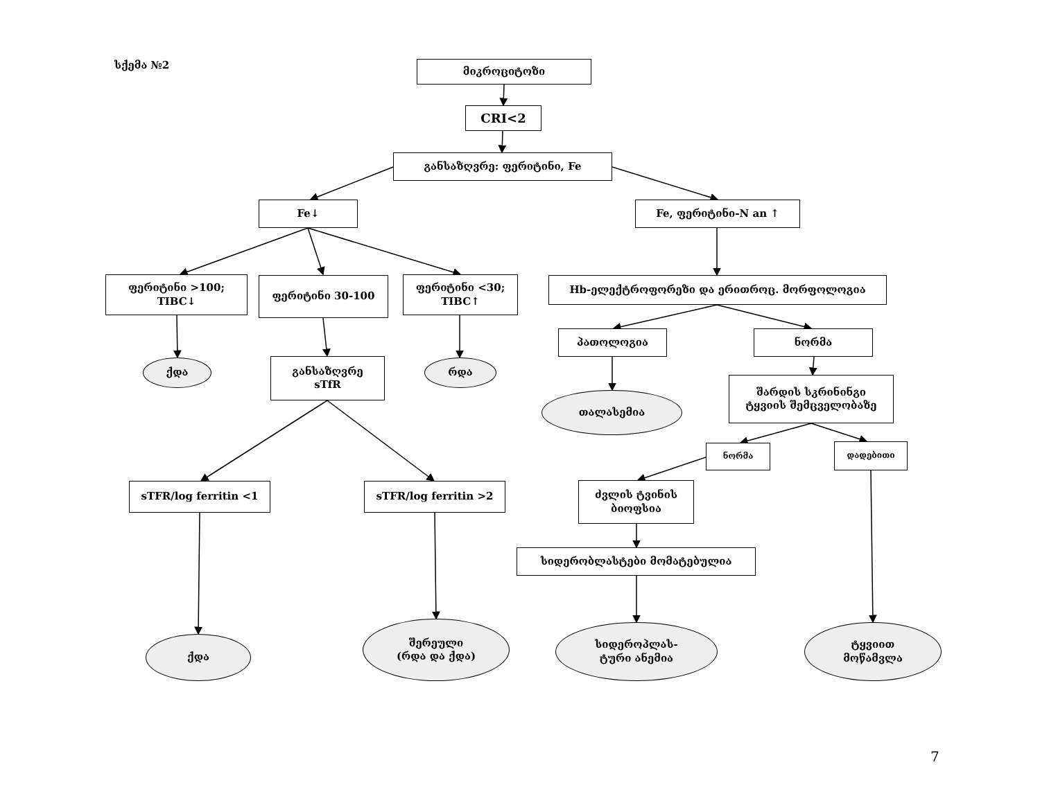სქემა №2 მიკროციტოზი
CRI<2
განსაზღვრე: ფერიტინი, Fe
Fe↓ Fe, ფერიტინი-N an ↑
ფერიტინი >100;
TIBC↓
ფერიტინი 30-100
ფერიტინი <30;
TIBC↑
Hb-ელექტროფორეზი და ერითროც. მორფოლოგია
ქდა
განსაზღვრე
sTfR
რდა
პათოლოგია ნორმა
თალასემია
შარდის სკრინინგი
ტყვიის შემცველობაზე
ნორმა დადებითი
sTFR/log ferritin <1 sTFR/log ferritin >2
ძვლის ტვინის
ბიოფსია
სიდერობლასტები მომატებულია
ქდა
შერეული
(რდა და ქდა)
სიდეროპლას-
ტური ანემია
ტყვიით
მოწამვლა
7